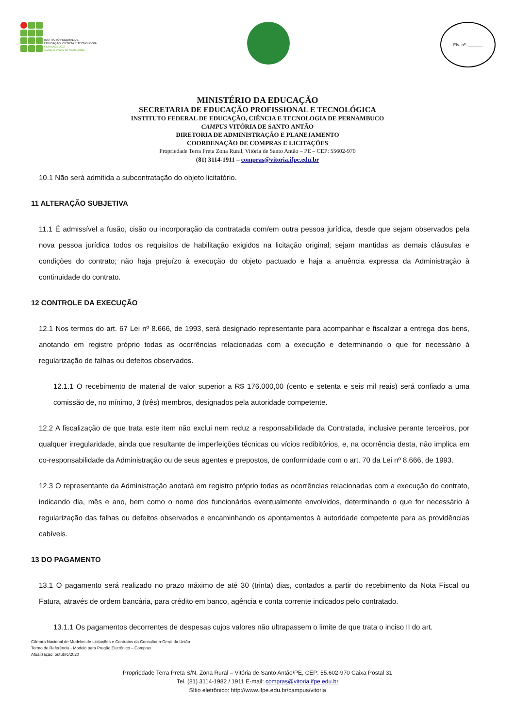INSTITUTO FEDERAL DE
EDUCAÇÃO, CIÊNCIA E TECNOLOGIA
PERNAMBUCO
Campus Vitória de Santo Antão
Fls. nº: ______
MINISTÉRIO DA EDUCAÇÃO
SECRETARIA DE EDUCAÇÃO PROFISSIONAL E TECNOLÓGICA
INSTITUTO FEDERAL DE EDUCAÇÃO, CIÊNCIA E TECNOLOGIA DE PERNAMBUCO
CAMPUS VITÓRIA DE SANTO ANTÃO
DIRETORIA DE ADMINISTRAÇÃO E PLANEJAMENTO
COORDENAÇÃO DE COMPRAS E LICITAÇÕES
Propriedade Terra Preta Zona Rural, Vitória de Santo Antão – PE – CEP: 55602-970
(81) 3114-1911 – compras@vitoria.ifpe.edu.br
10.1 Não será admitida a subcontratação do objeto licitatório.
11 ALTERAÇÃO SUBJETIVA
11.1 É admissível a fusão, cisão ou incorporação da contratada com/em outra pessoa jurídica, desde que sejam observados pela nova pessoa jurídica todos os requisitos de habilitação exigidos na licitação original; sejam mantidas as demais cláusulas e condições do contrato; não haja prejuízo à execução do objeto pactuado e haja a anuência expressa da Administração à continuidade do contrato.
12 CONTROLE DA EXECUÇÃO
12.1 Nos termos do art. 67 Lei nº 8.666, de 1993, será designado representante para acompanhar e fiscalizar a entrega dos bens, anotando em registro próprio todas as ocorrências relacionadas com a execução e determinando o que for necessário à regularização de falhas ou defeitos observados.
12.1.1 O recebimento de material de valor superior a R$ 176.000,00 (cento e setenta e seis mil reais) será confiado a uma comissão de, no mínimo, 3 (três) membros, designados pela autoridade competente.
12.2 A fiscalização de que trata este item não exclui nem reduz a responsabilidade da Contratada, inclusive perante terceiros, por qualquer irregularidade, ainda que resultante de imperfeições técnicas ou vícios redibitórios, e, na ocorrência desta, não implica em co-responsabilidade da Administração ou de seus agentes e prepostos, de conformidade com o art. 70 da Lei nº 8.666, de 1993.
12.3 O representante da Administração anotará em registro próprio todas as ocorrências relacionadas com a execução do contrato, indicando dia, mês e ano, bem como o nome dos funcionários eventualmente envolvidos, determinando o que for necessário à regularização das falhas ou defeitos observados e encaminhando os apontamentos à autoridade competente para as providências cabíveis.
13 DO PAGAMENTO
13.1 O pagamento será realizado no prazo máximo de até 30 (trinta) dias, contados a partir do recebimento da Nota Fiscal ou Fatura, através de ordem bancária, para crédito em banco, agência e conta corrente indicados pelo contratado.
13.1.1 Os pagamentos decorrentes de despesas cujos valores não ultrapassem o limite de que trata o inciso II do art.
Câmara Nacional de Modelos de Licitações e Contratos da Consultoria-Geral da União
Termo de Referência - Modelo para Pregão Eletrônico – Compras
Atualização: outubro/2020
Propriedade Terra Preta S/N, Zona Rural – Vitória de Santo Antão/PE, CEP: 55.602-970 Caixa Postal 31
Tel. (81) 3114-1982 / 1911 E-mail: compras@vitoria.ifpe.edu.br
Sítio eletrônico: http://www.ifpe.edu.br/campus/vitoria